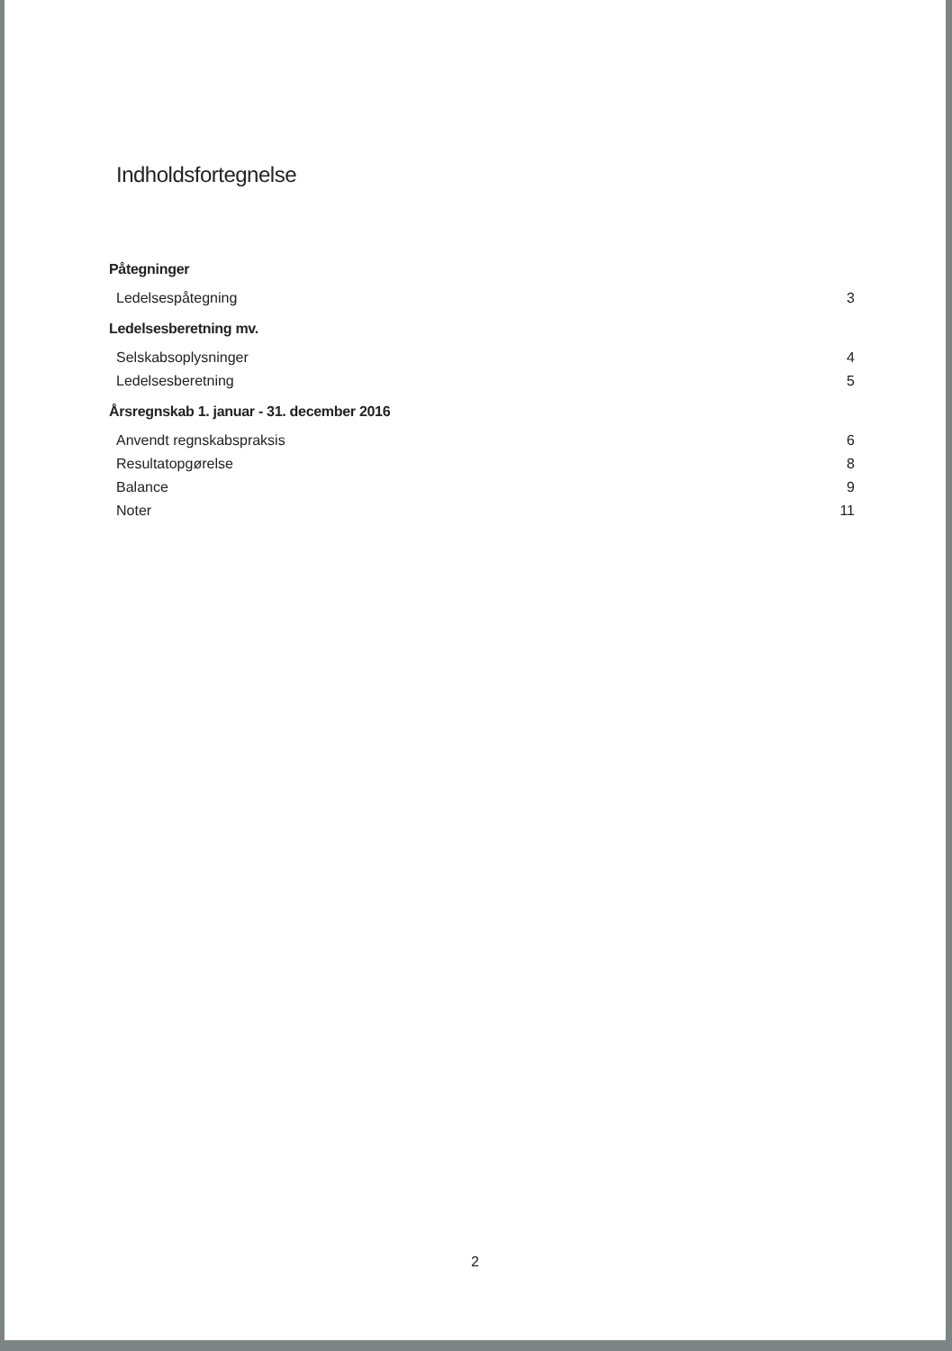Indholdsfortegnelse
Påtegninger
Ledelsespåtegning 3
Ledelsesberetning mv.
Selskabsoplysninger 4
Ledelsesberetning 5
Årsregnskab 1. januar - 31. december 2016
Anvendt regnskabspraksis 6
Resultatopgørelse 8
Balance 9
Noter 11
2